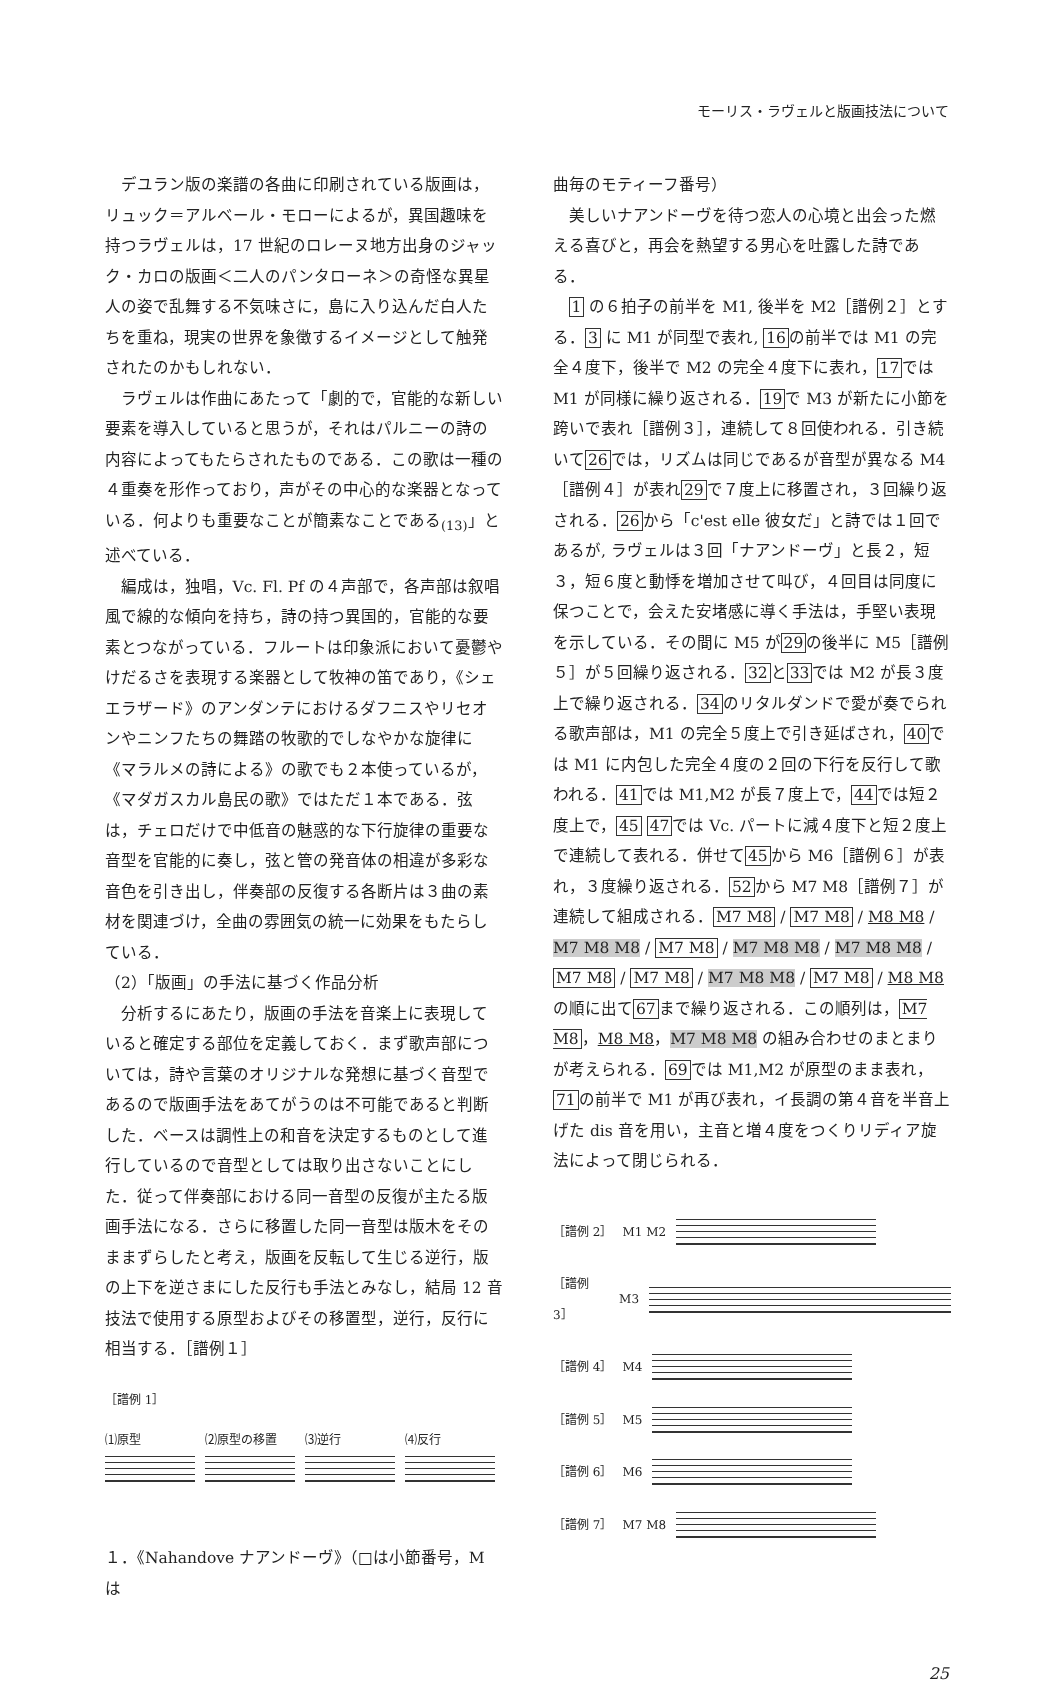モーリス・ラヴェルと版画技法について
デユラン版の楽譜の各曲に印刷されている版画は，リュック＝アルベール・モローによるが，異国趣味を持つラヴェルは，17 世紀のロレーヌ地方出身のジャック・カロの版画＜二人のパンタローネ＞の奇怪な異星人の姿で乱舞する不気味さに，島に入り込んだ白人たちを重ね，現実の世界を象徴するイメージとして触発されたのかもしれない．
ラヴェルは作曲にあたって「劇的で，官能的な新しい要素を導入していると思うが，それはパルニーの詩の内容によってもたらされたものである．この歌は一種の４重奏を形作っており，声がその中心的な楽器となっている．何よりも重要なことが簡素なことである<sub>(13)</sub>」と述べている．
編成は，独唱，Vc. Fl. Pf の４声部で，各声部は叙唱風で線的な傾向を持ち，詩の持つ異国的，官能的な要素とつながっている．フルートは印象派において憂鬱やけだるさを表現する楽器として牧神の笛であり，《シェエラザード》のアンダンテにおけるダフニスやリセオンやニンフたちの舞踏の牧歌的でしなやかな旋律に《マラルメの詩による》の歌でも２本使っているが，《マダガスカル島民の歌》ではただ１本である．弦は，チェロだけで中低音の魅惑的な下行旋律の重要な音型を官能的に奏し，弦と管の発音体の相違が多彩な音色を引き出し，伴奏部の反復する各断片は３曲の素材を関連づけ，全曲の雰囲気の統一に効果をもたらしている．
（2）「版画」の手法に基づく作品分析
分析するにあたり，版画の手法を音楽上に表現していると確定する部位を定義しておく．まず歌声部については，詩や言葉のオリジナルな発想に基づく音型であるので版画手法をあてがうのは不可能であると判断した．ベースは調性上の和音を決定するものとして進行しているので音型としては取り出さないことにした．従って伴奏部における同一音型の反復が主たる版画手法になる．さらに移置した同一音型は版木をそのままずらしたと考え，版画を反転して生じる逆行，版の上下を逆さまにした反行も手法とみなし，結局 12 音技法で使用する原型およびその移置型，逆行，反行に相当する．［譜例１］
［譜例 1］
⑴原型
⑵原型の移置
⑶逆行
⑷反行
１．《Nahandove ナアンドーヴ》（□は小節番号，M は
曲毎のモティーフ番号）
美しいナアンドーヴを待つ恋人の心境と出会った燃える喜びと，再会を熱望する男心を吐露した詩である．
1 の６拍子の前半を M1, 後半を M2［譜例２］とする．3 に M1 が同型で表れ, 16の前半では M1 の完全４度下，後半で M2 の完全４度下に表れ，17では M1 が同様に繰り返される．19で M3 が新たに小節を跨いで表れ［譜例３］，連続して８回使われる．引き続いて26では，リズムは同じであるが音型が異なる M4［譜例４］が表れ29で７度上に移置され，３回繰り返される．26から「c'est elle 彼女だ」と詩では１回であるが, ラヴェルは３回「ナアンドーヴ」と長２，短３，短６度と動悸を増加させて叫び，４回目は同度に保つことで，会えた安堵感に導く手法は，手堅い表現を示している．その間に M5 が29の後半に M5［譜例５］が５回繰り返される．32と33では M2 が長３度上で繰り返される．34のリタルダンドで愛が奏でられる歌声部は，M1 の完全５度上で引き延ばされ，40では M1 に内包した完全４度の２回の下行を反行して歌われる．41では M1,M2 が長７度上で，44では短２度上で，45 47では Vc. パートに減４度下と短２度上で連続して表れる．併せて45から M6［譜例６］が表れ，３度繰り返される．52から M7 M8［譜例７］が連続して組成される．M7 M8 / M7 M8 / M8 M8 / M7 M8 M8 / M7 M8 / M7 M8 M8 / M7 M8 M8 / M7 M8 / M7 M8 / M7 M8 M8 / M7 M8 / M8 M8 の順に出て67まで繰り返される．この順列は，M7 M8，M8 M8，M7 M8 M8 の組み合わせのまとまりが考えられる．69では M1,M2 が原型のまま表れ，71の前半で M1 が再び表れ，イ長調の第４音を半音上げた dis 音を用い，主音と増４度をつくりリディア旋法によって閉じられる．
［譜例 2］ M1 M2
［譜例 3］ M3
［譜例 4］ M4
［譜例 5］ M5
［譜例 6］ M6
［譜例 7］ M7 M8
25